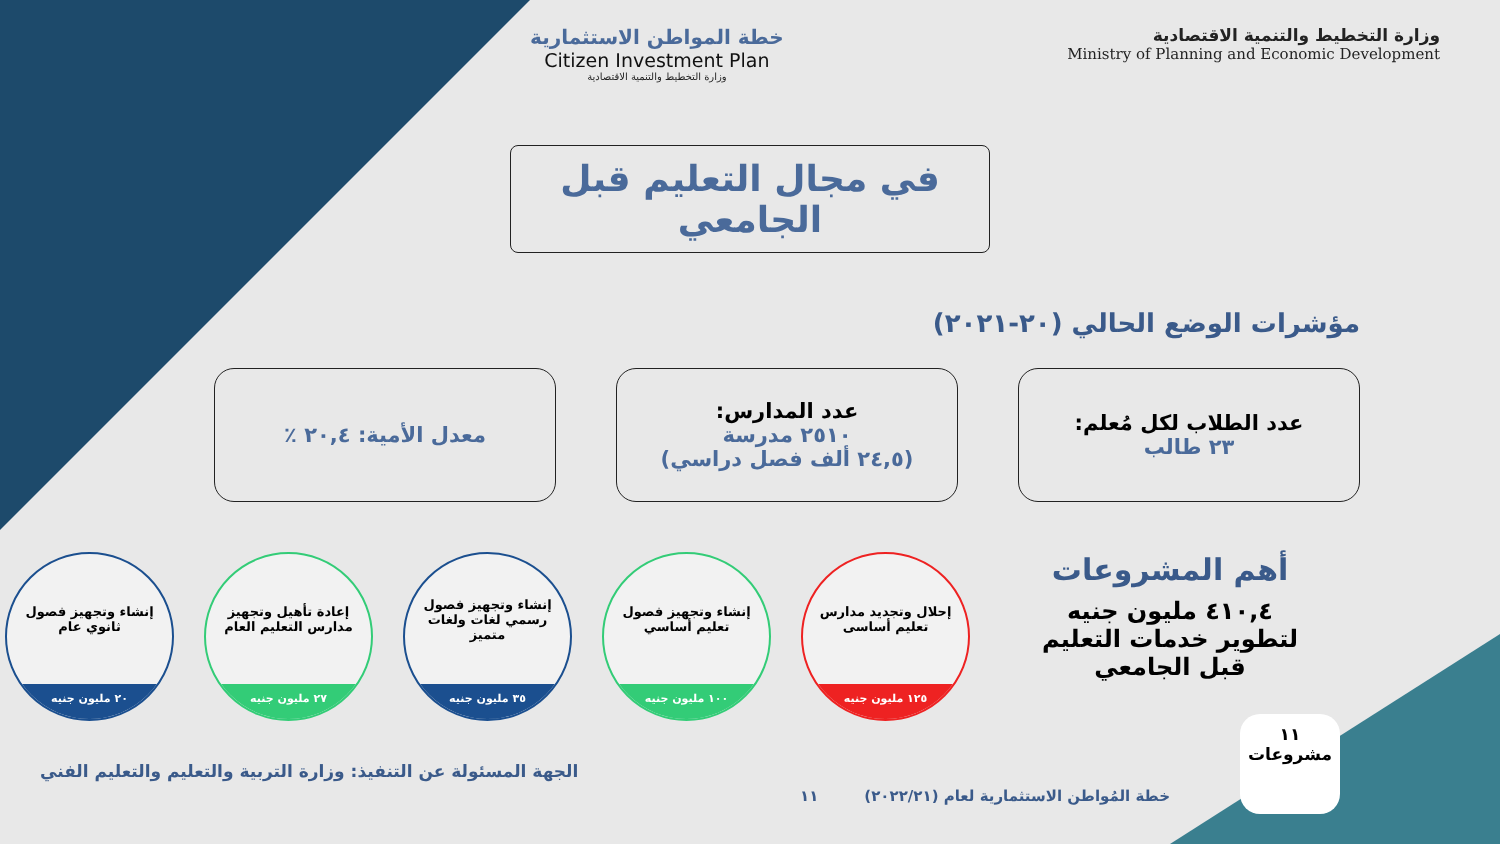وزارة التخطيط والتنمية الاقتصادية
Ministry of Planning and Economic Development
خطة المواطن الاستثمارية
Citizen Investment Plan
وزارة التخطيط والتنمية الاقتصادية
في مجال التعليم قبل الجامعي
مؤشرات الوضع الحالي (٢٠-٢٠٢١)
عدد الطلاب لكل مُعلم:
٢٣ طالب
عدد المدارس:
٢٥١٠ مدرسة
(٢٤,٥ ألف فصل دراسي)
معدل الأمية: ٢٠,٤ ٪
أهم المشروعات
٤١٠,٤ مليون جنيه
لتطوير خدمات التعليم
قبل الجامعي
إحلال وتجديد مدارس تعليم أساسى
١٢٥ مليون جنيه
إنشاء وتجهيز فصول تعليم أساسي
١٠٠ مليون جنيه
إنشاء وتجهيز فصول رسمي لغات ولغات متميز
٣٥ مليون جنيه
إعادة تأهيل وتجهيز مدارس التعليم العام
٢٧ مليون جنيه
إنشاء وتجهيز فصول ثانوي عام
٢٠ مليون جنيه
الجهة المسئولة عن التنفيذ: وزارة التربية والتعليم والتعليم الفني
خطة المُواطن الاستثمارية لعام (٢٠٢٢/٢١) ١١
١١
مشروعات